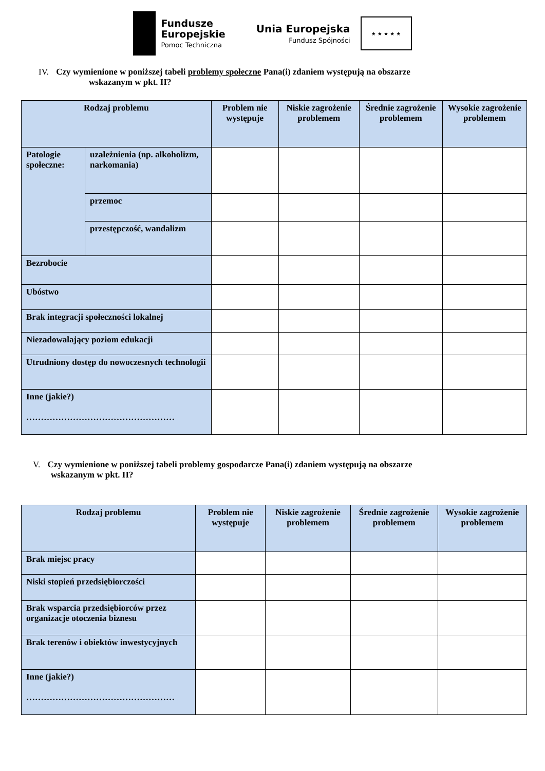Fundusze
Europejskie
Pomoc Techniczna
Unia Europejska
Fundusz Spójności
★ ★ ★ ★ ★
IV. Czy wymienione w poniższej tabeli problemy społeczne Pana(i) zdaniem występują na obszarze
wskazanym w pkt. II?
| Rodzaj problemu | | Problem nie występuje | Niskie zagrożenie problemem | Średnie zagrożenie problemem | Wysokie zagrożenie problemem |
| --- | --- | --- | --- | --- | --- |
| Patologie społeczne: | uzależnienia (np. alkoholizm, narkomania) | | | | |
| | przemoc | | | | |
| | przestępczość, wandalizm | | | | |
| Bezrobocie | | | | | |
| Ubóstwo | | | | | |
| Brak integracji społeczności lokalnej | | | | | |
| Niezadowalający poziom edukacji | | | | | |
| Utrudniony dostęp do nowoczesnych technologii | | | | | |
| Inne (jakie?) …………………………………………… | | | | | |
V. Czy wymienione w poniższej tabeli problemy gospodarcze Pana(i) zdaniem występują na obszarze
wskazanym w pkt. II?
| Rodzaj problemu | Problem nie występuje | Niskie zagrożenie problemem | Średnie zagrożenie problemem | Wysokie zagrożenie problemem |
| --- | --- | --- | --- | --- |
| Brak miejsc pracy | | | | |
| Niski stopień przedsiębiorczości | | | | |
| Brak wsparcia przedsiębiorców przez organizacje otoczenia biznesu | | | | |
| Brak terenów i obiektów inwestycyjnych | | | | |
| Inne (jakie?) …………………………………………… | | | | |